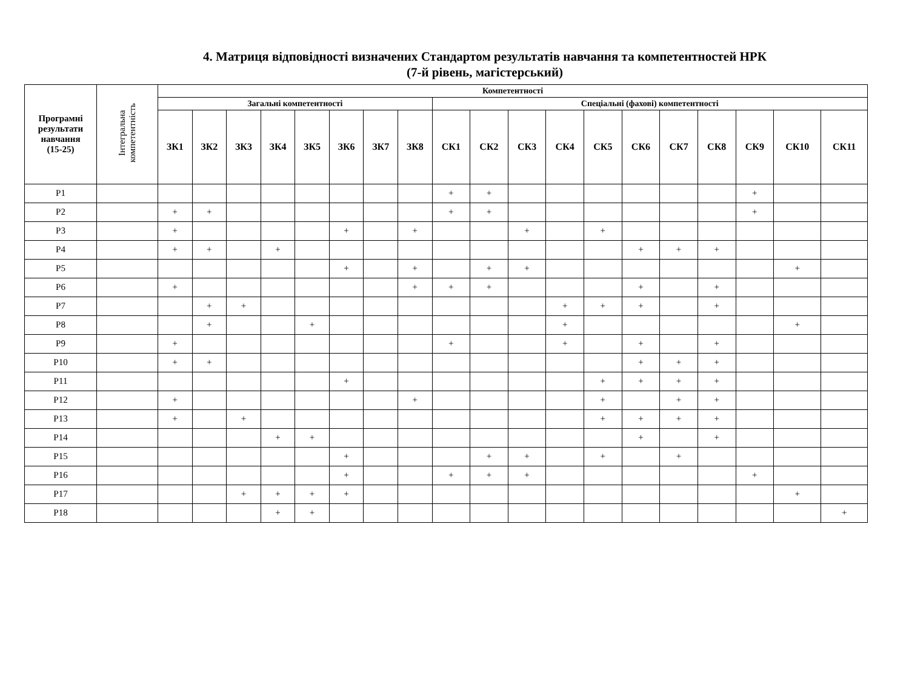4. Матриця відповідності визначених Стандартом результатів навчання та компетентностей НРК
(7-й рівень, магістерський)
| Програмні результати навчання (15-25) | Інтегральна компетентність | Компетентності | | | | | | | | | | | | | | | | | | |
| --- | --- | --- | --- | --- | --- | --- | --- | --- | --- | --- | --- | --- | --- | --- | --- | --- | --- | --- | --- | --- |
| | | Загальні компетентності | | | | | | | | Спеціальні (фахові) компетентності | | | | | | | | | | |
| | | ЗК1 | ЗК2 | ЗК3 | ЗК4 | ЗК5 | ЗК6 | ЗК7 | ЗК8 | СК1 | СК2 | СК3 | СК4 | СК5 | СК6 | СК7 | СК8 | СК9 | СК10 | СК11 |
| Р1 | | | | | | | | | | + | + | | | | | | | + | | |
| Р2 | | + | + | | | | | | | + | + | | | | | | | + | | |
| Р3 | | + | | | | | + | | + | | | + | | + | | | | | | |
| Р4 | | + | + | | + | | | | | | | | | | + | + | + | | | |
| Р5 | | | | | | | + | | + | | + | + | | | | | | | + | |
| Р6 | | + | | | | | | | + | + | + | | | | + | | + | | | |
| Р7 | | | + | + | | | | | | | | | + | + | + | | + | | | |
| Р8 | | | + | | | + | | | | | | | + | | | | | | + | |
| Р9 | | + | | | | | | | | + | | | + | | + | | + | | | |
| Р10 | | + | + | | | | | | | | | | | | + | + | + | | | |
| Р11 | | | | | | | + | | | | | | | + | + | + | + | | | |
| Р12 | | + | | | | | | | + | | | | | + | | + | + | | | |
| Р13 | | + | | + | | | | | | | | | | + | + | + | + | | | |
| Р14 | | | | | + | + | | | | | | | | | + | | + | | | |
| Р15 | | | | | | | + | | | | + | + | | + | | + | | | | |
| Р16 | | | | | | | + | | | + | + | + | | | | | | + | | |
| Р17 | | | | + | + | + | + | | | | | | | | | | | | + | |
| Р18 | | | | | + | + | | | | | | | | | | | | | | + |